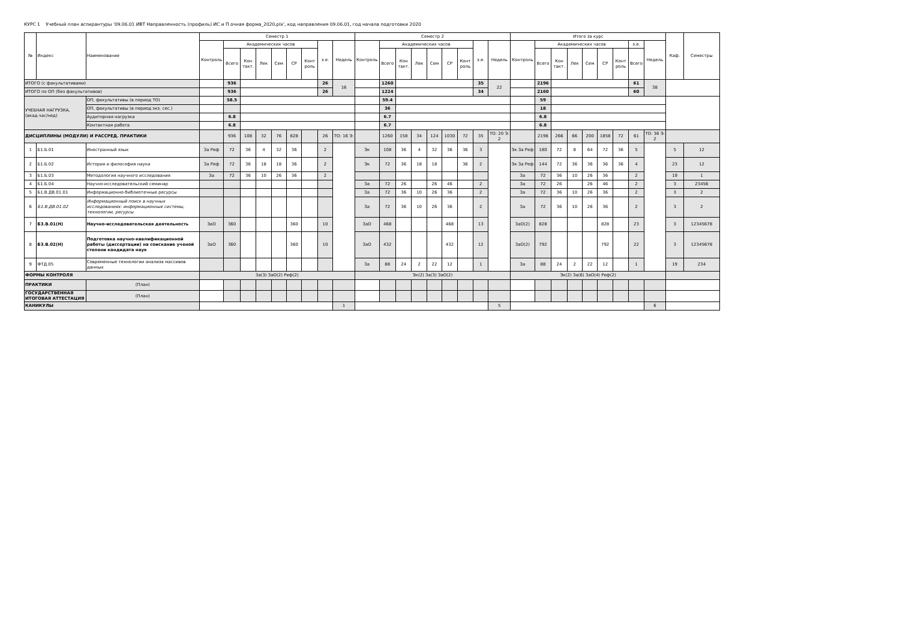КУРС 1 Учебный план аспирантуры '09.06.01 ИВТ Направленность (профиль) ИС и П очная форма_2020.plx', код направления 09.06.01, год начала подготовки 2020
| № | Индекс | Наименование | Семестр 1 | | | | | | | | | Семестр 2 | | | | | | | | | Итого за курс | | | | | | | | | Каф. | Семестры |
| --- | --- | --- | --- | --- | --- | --- | --- | --- | --- | --- | --- | --- | --- | --- | --- | --- | --- | --- | --- | --- | --- | --- | --- | --- | --- | --- | --- | --- | --- | --- | --- |
| | | | Контроль | Академических часов | | | | | | з.е. | Недель | Контроль | Академических часов | | | | | | з.е. | Недель | Контроль | Академических часов | | | | | | з.е. | Недель | | |
| | | | | Всего | Кон такт. | Лек | Сем | СР | Конт роль | | | | Всего | Кон такт. | Лек | Сем | СР | Конт роль | | | | Всего | Кон такт. | Лек | Сем | СР | Конт роль | Всего | | | |
| ИТОГО (с факультативами) | | | | 936 | | | | | | 26 | 16 | | 1260 | | | | | | 35 | 22 | | 2196 | | | | | | 61 | 38 | | |
| ИТОГО по ОП (без факультативов) | | | | 936 | | | | | | 26 | | | 1224 | | | | | | 34 | | | 2160 | | | | | | 60 | | | |
| УЧЕБНАЯ НАГРУЗКА, (акад.час/нед) | | ОП, факультативы (в период ТО) | | 58.5 | | | | | | | | | 59.4 | | | | | | | | | 59 | | | | | | | | | |
| | | ОП, факультативы (в период экз. сес.) | | | | | | | | | | | 36 | | | | | | | | | 18 | | | | | | | | | |
| | | Аудиторная нагрузка | | 6.8 | | | | | | | | | 6.7 | | | | | | | | | 6.8 | | | | | | | | | |
| | | Контактная работа | | 6.8 | | | | | | | | | 6.7 | | | | | | | | | 6.8 | | | | | | | | | |
| ДИСЦИПЛИНЫ (МОДУЛИ) И РАССРЕД. ПРАКТИКИ | | | | 936 | 108 | 32 | 76 | 828 | | 26 | ТО: 16 Э: | | 1260 | 158 | 34 | 124 | 1030 | 72 | 35 | ТО: 20 Э: 2 | | 2196 | 266 | 66 | 200 | 1858 | 72 | 61 | ТО: 36 Э: 2 | | |
| 1 | Б1.Б.01 | Иностранный язык | За Реф | 72 | 36 | 4 | 32 | 36 | | 2 | | Эк | 108 | 36 | 4 | 32 | 36 | 36 | 3 | | Эк За Реф | 180 | 72 | 8 | 64 | 72 | 36 | 5 | | 5 | 12 |
| 2 | Б1.Б.02 | История и философия науки | За Реф | 72 | 36 | 18 | 18 | 36 | | 2 | | Эк | 72 | 36 | 18 | 18 | | 36 | 2 | | Эк За Реф | 144 | 72 | 36 | 36 | 36 | 36 | 4 | | 23 | 12 |
| 3 | Б1.Б.03 | Методология научного исследования | За | 72 | 36 | 10 | 26 | 36 | | 2 | | | | | | | | | | | За | 72 | 36 | 10 | 26 | 36 | | 2 | | 19 | 1 |
| 4 | Б1.Б.04 | Научно-исследовательский семинар | | | | | | | | | | За | 72 | 26 | | 26 | 46 | | 2 | | За | 72 | 26 | | 26 | 46 | | 2 | | 3 | 23456 |
| 5 | Б1.В.ДВ.01.01 | Информационно-библиотечные ресурсы | | | | | | | | | | За | 72 | 36 | 10 | 26 | 36 | | 2 | | За | 72 | 36 | 10 | 26 | 36 | | 2 | | 3 | 2 |
| 6 | Б1.В.ДВ.01.02 | Информационный поиск в научных исследованиях: информационные системы, технологии, ресурсы | | | | | | | | | | За | 72 | 36 | 10 | 26 | 36 | | 2 | | За | 72 | 36 | 10 | 26 | 36 | | 2 | | 3 | 2 |
| 7 | Б3.В.01(Н) | Научно-исследовательская деятельность | ЗаО | 360 | | | | 360 | | 10 | | ЗаО | 468 | | | | 468 | | 13 | | ЗаО(2) | 828 | | | | 828 | | 23 | | 3 | 12345678 |
| 8 | Б3.В.02(Н) | Подготовка научно-квалификационной работы (диссертации) на соискание ученой степени кандидата наук | ЗаО | 360 | | | | 360 | | 10 | | ЗаО | 432 | | | | 432 | | 12 | | ЗаО(2) | 792 | | | | 792 | | 22 | | 3 | 12345678 |
| 9 | ФТД.05 | Современные технологии анализа массивов данных | | | | | | | | | | За | 88 | 24 | 2 | 22 | 12 | | 1 | | За | 88 | 24 | 2 | 22 | 12 | | 1 | | 19 | 234 |
| ФОРМЫ КОНТРОЛЯ | | | За(3) ЗаО(2) Реф(2) | | | | | | | | | Эк(2) За(3) ЗаО(2) | | | | | | | | | Эк(2) За(6) ЗаО(4) Реф(2) | | | | | | | | | | |
| ПРАКТИКИ | | (План) | | | | | | | | | | | | | | | | | | | | | | | | | | | | | |
| ГОСУДАРСТВЕННАЯ ИТОГОВАЯ АТТЕСТАЦИЯ | | (План) | | | | | | | | | | | | | | | | | | | | | | | | | | | | | |
| КАНИКУЛЫ | | | | | | | | | | | 1 | | | | | | | | | 5 | | | | | | | | | 6 | | |